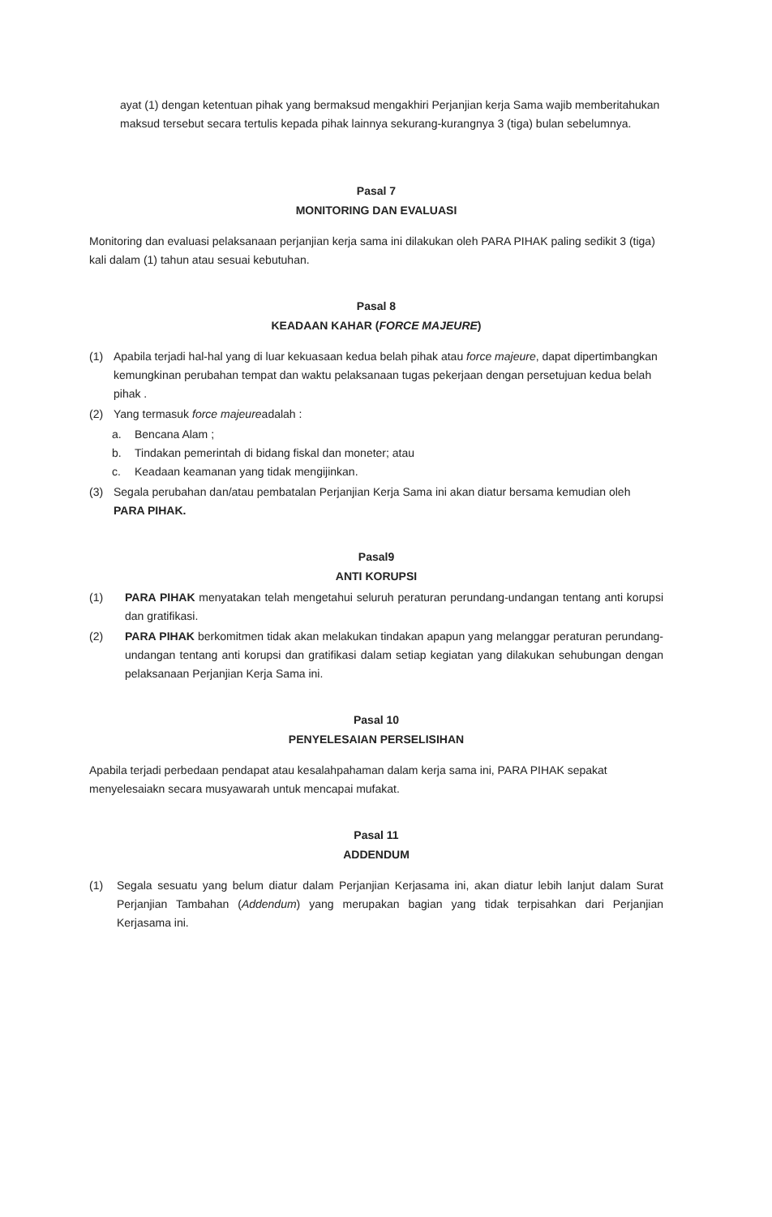ayat (1) dengan ketentuan pihak yang bermaksud mengakhiri Perjanjian kerja Sama wajib memberitahukan maksud tersebut secara tertulis kepada pihak lainnya sekurang-kurangnya 3 (tiga) bulan sebelumnya.
Pasal 7
MONITORING DAN EVALUASI
Monitoring dan evaluasi pelaksanaan perjanjian kerja sama ini dilakukan oleh PARA PIHAK paling sedikit 3 (tiga) kali dalam (1) tahun atau sesuai kebutuhan.
Pasal 8
KEADAAN KAHAR (FORCE MAJEURE)
(1) Apabila terjadi hal-hal yang di luar kekuasaan kedua belah pihak atau force majeure, dapat dipertimbangkan kemungkinan perubahan tempat dan waktu pelaksanaan tugas pekerjaan dengan persetujuan kedua belah pihak .
(2) Yang termasuk force majeureadalah :
a. Bencana Alam ;
b. Tindakan pemerintah di bidang fiskal dan moneter; atau
c. Keadaan keamanan yang tidak mengijinkan.
(3) Segala perubahan dan/atau pembatalan Perjanjian Kerja Sama ini akan diatur bersama kemudian oleh PARA PIHAK.
Pasal9
ANTI KORUPSI
(1) PARA PIHAK menyatakan telah mengetahui seluruh peraturan perundang-undangan tentang anti korupsi dan gratifikasi.
(2) PARA PIHAK berkomitmen tidak akan melakukan tindakan apapun yang melanggar peraturan perundang-undangan tentang anti korupsi dan gratifikasi dalam setiap kegiatan yang dilakukan sehubungan dengan pelaksanaan Perjanjian Kerja Sama ini.
Pasal 10
PENYELESAIAN PERSELISIHAN
Apabila terjadi perbedaan pendapat atau kesalahpahaman dalam kerja sama ini, PARA PIHAK sepakat menyelesaiakn secara musyawarah untuk mencapai mufakat.
Pasal 11
ADDENDUM
(1) Segala sesuatu yang belum diatur dalam Perjanjian Kerjasama ini, akan diatur lebih lanjut dalam Surat Perjanjian Tambahan (Addendum) yang merupakan bagian yang tidak terpisahkan dari Perjanjian Kerjasama ini.